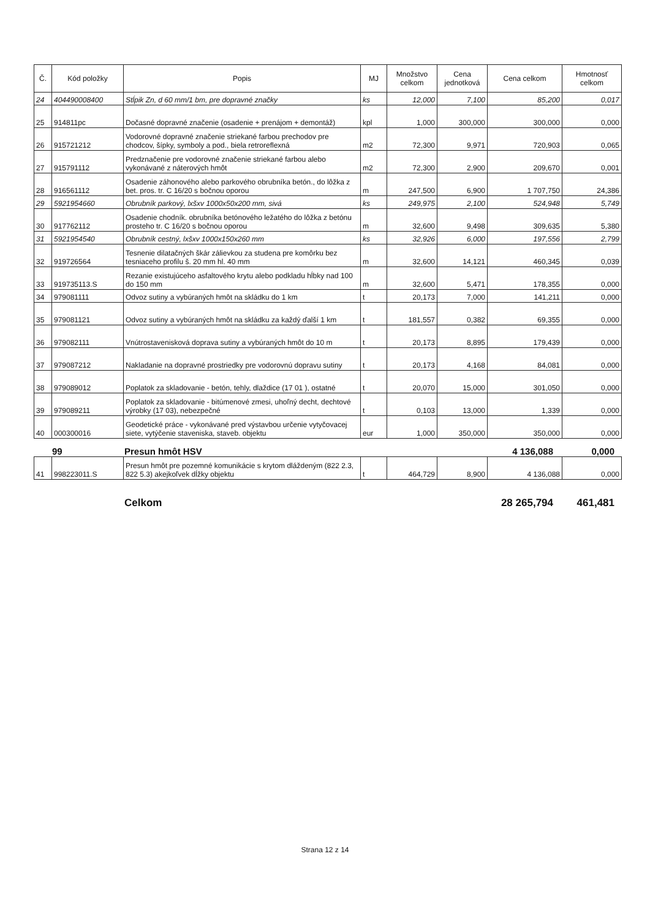| Č. | Kód položky | Popis | MJ | Množstvo celkom | Cena jednotková | Cena celkom | Hmotnosť celkom |
| --- | --- | --- | --- | --- | --- | --- | --- |
| 24 | 404490008400 | Stĺpik Zn, d 60 mm/1 bm, pre dopravné značky | ks | 12,000 | 7,100 | 85,200 | 0,017 |
| 25 | 914811pc | Dočasné dopravné značenie (osadenie + prenájom + demontáž) | kpl | 1,000 | 300,000 | 300,000 | 0,000 |
| 26 | 915721212 | Vodorovné dopravné značenie striekané farbou prechodov pre chodcov, šípky, symboly a pod., biela retroreflexná | m2 | 72,300 | 9,971 | 720,903 | 0,065 |
| 27 | 915791112 | Predznačenie pre vodorovné značenie striekané farbou alebo vykonávané z náterových hmôt | m2 | 72,300 | 2,900 | 209,670 | 0,001 |
| 28 | 916561112 | Osadenie záhonového alebo parkového obrubníka betón., do lôžka z bet. pros. tr. C 16/20 s bočnou oporou | m | 247,500 | 6,900 | 1 707,750 | 24,386 |
| 29 | 5921954660 | Obrubník parkový, lxšxv 1000x50x200 mm, sivá | ks | 249,975 | 2,100 | 524,948 | 5,749 |
| 30 | 917762112 | Osadenie chodník. obrubníka betónového ležatého do lôžka z betónu prosteho tr. C 16/20 s bočnou oporou | m | 32,600 | 9,498 | 309,635 | 5,380 |
| 31 | 5921954540 | Obrubník cestný, lxšxv 1000x150x260 mm | ks | 32,926 | 6,000 | 197,556 | 2,799 |
| 32 | 919726564 | Tesnenie dilatačných škár zálievkou za studena pre komôrku bez tesniaceho profilu š. 20 mm hl. 40 mm | m | 32,600 | 14,121 | 460,345 | 0,039 |
| 33 | 919735113.S | Rezanie existujúceho asfaltového krytu alebo podkladu hĺbky nad 100 do 150 mm | m | 32,600 | 5,471 | 178,355 | 0,000 |
| 34 | 979081111 | Odvoz sutiny a vybúraných hmôt na skládku do 1 km | t | 20,173 | 7,000 | 141,211 | 0,000 |
| 35 | 979081121 | Odvoz sutiny a vybúraných hmôt na skládku za každý ďalší 1 km | t | 181,557 | 0,382 | 69,355 | 0,000 |
| 36 | 979082111 | Vnútrostavenisková doprava sutiny a vybúraných hmôt do 10 m | t | 20,173 | 8,895 | 179,439 | 0,000 |
| 37 | 979087212 | Nakladanie na dopravné prostriedky pre vodorovnú dopravu sutiny | t | 20,173 | 4,168 | 84,081 | 0,000 |
| 38 | 979089012 | Poplatok za skladovanie - betón, tehly, dlaždice (17 01 ), ostatné | t | 20,070 | 15,000 | 301,050 | 0,000 |
| 39 | 979089211 | Poplatok za skladovanie - bitúmenové zmesi, uhoľný decht, dechtové výrobky (17 03), nebezpečné | t | 0,103 | 13,000 | 1,339 | 0,000 |
| 40 | 000300016 | Geodetické práce - vykonávané pred výstavbou určenie vytyčovacej siete, vytýčenie staveniska, staveb. objektu | eur | 1,000 | 350,000 | 350,000 | 0,000 |
99 Presun hmôt HSV 4 136,088 0,000
| 41 | 998223011.S | Presun hmôt pre pozemné komunikácie s krytom dláždeným (822 2.3, 822 5.3) akejkoľvek dĺžky objektu | t | 464,729 | 8,900 | 4 136,088 | 0,000 |
Celkom 28 265,794 461,481
Strana 12 z 14